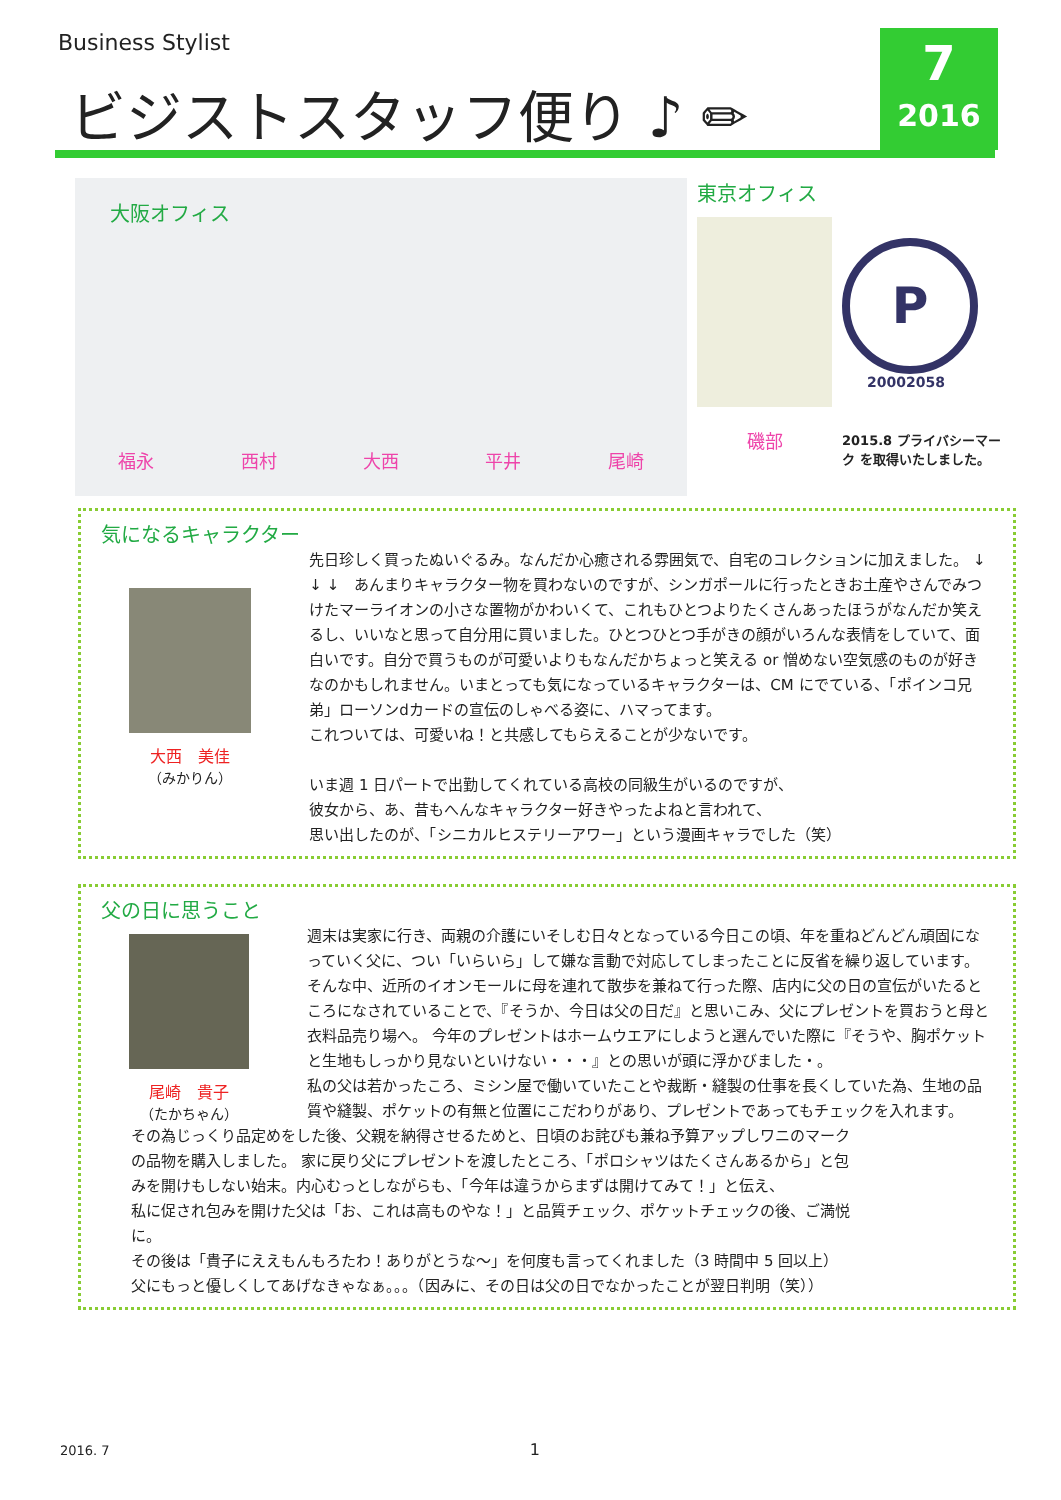Business Stylist
ビジストスタッフ便り ♪ ✏
7
2016
大阪オフィス
福永 西村 大西 平井 尾崎
東京オフィス
磯部
P
20002058
2015.8 プライバシーマーク を取得いたしました。
気になるキャラクター
大西　美佳
（みかりん）
先日珍しく買ったぬいぐるみ。なんだか心癒される雰囲気で、自宅のコレクションに加えました。 ↓ ↓ ↓　あんまりキャラクター物を買わないのですが、シンガポールに行ったときお土産やさんでみつけたマーライオンの小さな置物がかわいくて、これもひとつよりたくさんあったほうがなんだか笑えるし、いいなと思って自分用に買いました。ひとつひとつ手がきの顔がいろんな表情をしていて、面白いです。自分で買うものが可愛いよりもなんだかちょっと笑える or 憎めない空気感のものが好きなのかもしれません。いまとっても気になっているキャラクターは、CM にでている、「ポインコ兄弟」ローソンdカードの宣伝のしゃべる姿に、ハマってます。
これついては、可愛いね！と共感してもらえることが少ないです。
いま週 1 日パートで出勤してくれている高校の同級生がいるのですが、
彼女から、あ、昔もへんなキャラクター好きやったよねと言われて、
思い出したのが、「シニカルヒステリーアワー」という漫画キャラでした（笑）
父の日に思うこと
尾崎　貴子
（たかちゃん）
週末は実家に行き、両親の介護にいそしむ日々となっている今日この頃、年を重ねどんどん頑固になっていく父に、つい「いらいら」して嫌な言動で対応してしまったことに反省を繰り返しています。
そんな中、近所のイオンモールに母を連れて散歩を兼ねて行った際、店内に父の日の宣伝がいたるところになされていることで、『そうか、今日は父の日だ』と思いこみ、父にプレゼントを買おうと母と衣料品売り場へ。 今年のプレゼントはホームウエアにしようと選んでいた際に『そうや、胸ポケットと生地もしっかり見ないといけない・・・』との思いが頭に浮かびました・。
私の父は若かったころ、ミシン屋で働いていたことや裁断・縫製の仕事を長くしていた為、生地の品質や縫製、ポケットの有無と位置にこだわりがあり、プレゼントであってもチェックを入れます。
その為じっくり品定めをした後、父親を納得させるためと、日頃のお詫びも兼ね予算アップしワニのマークの品物を購入しました。 家に戻り父にプレゼントを渡したところ、「ポロシャツはたくさんあるから」と包みを開けもしない始末。内心むっとしながらも、「今年は違うからまずは開けてみて！」と伝え、
私に促され包みを開けた父は「お、これは高ものやな！」と品質チェック、ポケットチェックの後、ご満悦に。
その後は「貴子にええもんもろたわ！ありがとうな～」を何度も言ってくれました（3 時間中 5 回以上）
父にもっと優しくしてあげなきゃなぁ。。。（因みに、その日は父の日でなかったことが翌日判明（笑））
2016. 7 1